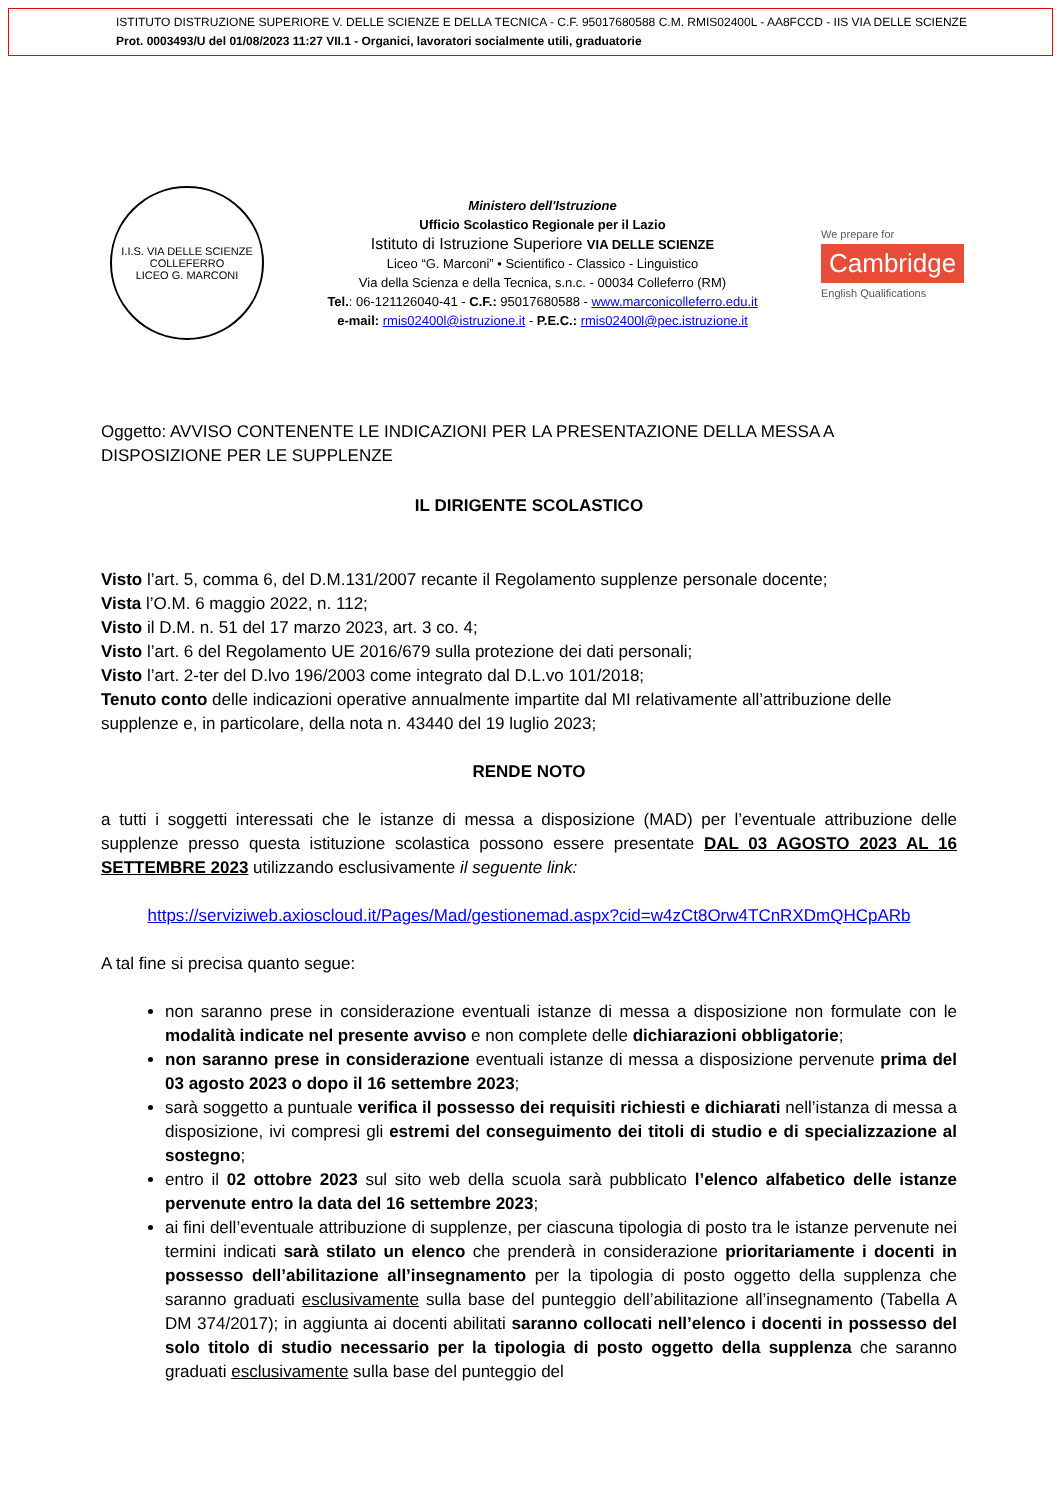ISTITUTO DISTRUZIONE SUPERIORE V. DELLE SCIENZE E DELLA TECNICA - C.F. 95017680588 C.M. RMIS02400L - AA8FCCD - IIS VIA DELLE SCIENZE
Prot. 0003493/U del 01/08/2023 11:27 VII.1 - Organici, lavoratori socialmente utili, graduatorie
I.I.S. VIA DELLE SCIENZE COLLEFERRO
LICEO G. MARCONI
Ministero dell'Istruzione
Ufficio Scolastico Regionale per il Lazio
Istituto di Istruzione Superiore VIA DELLE SCIENZE
Liceo “G. Marconi” • Scientifico - Classico - Linguistico
Via della Scienza e della Tecnica, s.n.c. - 00034 Colleferro (RM)
Tel.: 06-121126040-41 - C.F.: 95017680588 - www.marconicolleferro.edu.it
e-mail: rmis02400l@istruzione.it - P.E.C.: rmis02400l@pec.istruzione.it
We prepare for
Cambridge
English Qualifications
Oggetto: AVVISO CONTENENTE LE INDICAZIONI PER LA PRESENTAZIONE DELLA MESSA A DISPOSIZIONE PER LE SUPPLENZE
IL DIRIGENTE SCOLASTICO
Visto l’art. 5, comma 6, del D.M.131/2007 recante il Regolamento supplenze personale docente;
Vista l’O.M. 6 maggio 2022, n. 112;
Visto il D.M. n. 51 del 17 marzo 2023, art. 3 co. 4;
Visto l’art. 6 del Regolamento UE 2016/679 sulla protezione dei dati personali;
Visto l’art. 2-ter del D.lvo 196/2003 come integrato dal D.L.vo 101/2018;
Tenuto conto delle indicazioni operative annualmente impartite dal MI relativamente all’attribuzione delle supplenze e, in particolare, della nota n. 43440 del 19 luglio 2023;
RENDE NOTO
a tutti i soggetti interessati che le istanze di messa a disposizione (MAD) per l’eventuale attribuzione delle supplenze presso questa istituzione scolastica possono essere presentate DAL 03 AGOSTO 2023 AL 16 SETTEMBRE 2023 utilizzando esclusivamente il seguente link:
https://serviziweb.axioscloud.it/Pages/Mad/gestionemad.aspx?cid=w4zCt8Orw4TCnRXDmQHCpARb
A tal fine si precisa quanto segue:
non saranno prese in considerazione eventuali istanze di messa a disposizione non formulate con le modalità indicate nel presente avviso e non complete delle dichiarazioni obbligatorie;
non saranno prese in considerazione eventuali istanze di messa a disposizione pervenute prima del 03 agosto 2023 o dopo il 16 settembre 2023;
sarà soggetto a puntuale verifica il possesso dei requisiti richiesti e dichiarati nell’istanza di messa a disposizione, ivi compresi gli estremi del conseguimento dei titoli di studio e di specializzazione al sostegno;
entro il 02 ottobre 2023 sul sito web della scuola sarà pubblicato l’elenco alfabetico delle istanze pervenute entro la data del 16 settembre 2023;
ai fini dell’eventuale attribuzione di supplenze, per ciascuna tipologia di posto tra le istanze pervenute nei termini indicati sarà stilato un elenco che prenderà in considerazione prioritariamente i docenti in possesso dell’abilitazione all’insegnamento per la tipologia di posto oggetto della supplenza che saranno graduati esclusivamente sulla base del punteggio dell’abilitazione all’insegnamento (Tabella A DM 374/2017); in aggiunta ai docenti abilitati saranno collocati nell’elenco i docenti in possesso del solo titolo di studio necessario per la tipologia di posto oggetto della supplenza che saranno graduati esclusivamente sulla base del punteggio del